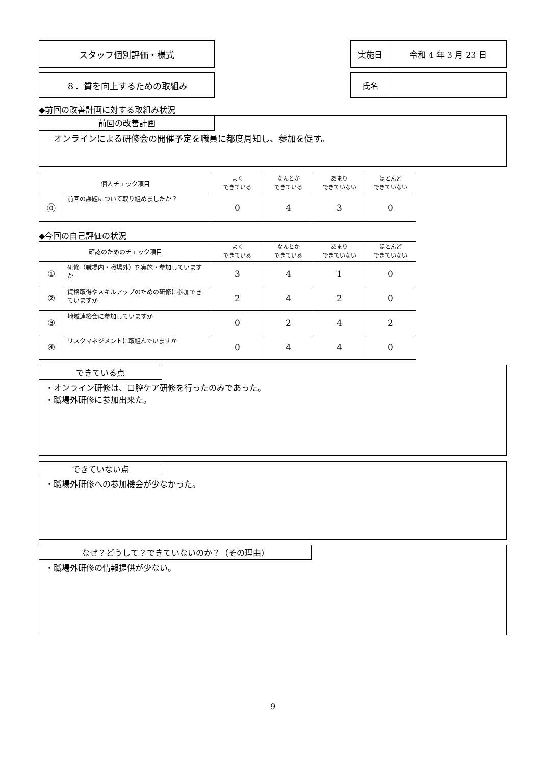スタッフ個別評価・様式 実施日 令和 4 年 3 月 23 日
８．質を向上するための取組み 氏名
◆前回の改善計画に対する取組み状況
前回の改善計画
オンラインによる研修会の開催予定を職員に都度周知し、参加を促す。
| 個人チェック項目 | | よく できている | なんとか できている | あまり できていない | ほとんど できていない |
| --- | --- | --- | --- | --- | --- |
| ⓪ | 前回の課題について取り組めましたか？ | 0 | 4 | 3 | 0 |
◆今回の自己評価の状況
| 確認のためのチェック項目 | | よく できている | なんとか できている | あまり できていない | ほとんど できていない |
| --- | --- | --- | --- | --- | --- |
| ① | 研修（職場内・職場外）を実施・参加していますか | 3 | 4 | 1 | 0 |
| ② | 資格取得やスキルアップのための研修に参加できていますか | 2 | 4 | 2 | 0 |
| ③ | 地域連絡会に参加していますか | 0 | 2 | 4 | 2 |
| ④ | リスクマネジメントに取組んでいますか | 0 | 4 | 4 | 0 |
できている点
・オンライン研修は、口腔ケア研修を行ったのみであった。
・職場外研修に参加出来た。
できていない点
・職場外研修への参加機会が少なかった。
なぜ？どうして？できていないのか？（その理由）
・職場外研修の情報提供が少ない。
9